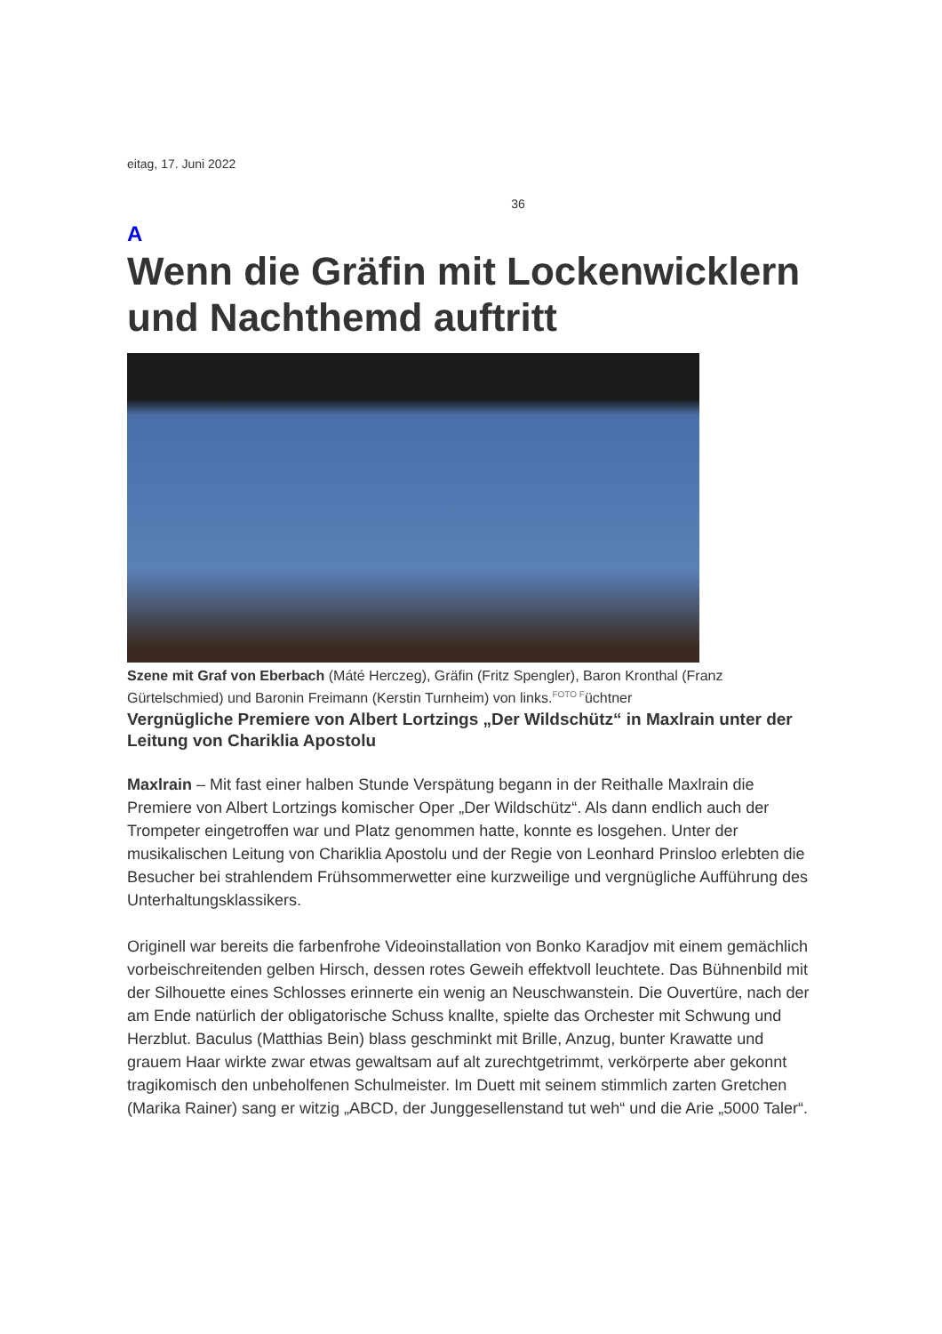eitag, 17. Juni 2022
36
A
Wenn die Gräfin mit Lockenwicklern und Nachthemd auftritt
Szene mit Graf von Eberbach (Máté Herczeg), Gräfin (Fritz Spengler), Baron Kronthal (Franz Gürtelschmied) und Baronin Freimann (Kerstin Turnheim) von links.FOTO Füchtner
Vergnügliche Premiere von Albert Lortzings „Der Wildschütz“ in Maxlrain unter der Leitung von Chariklia Apostolu
Maxlrain – Mit fast einer halben Stunde Verspätung begann in der Reithalle Maxlrain die Premiere von Albert Lortzings komischer Oper „Der Wildschütz“. Als dann endlich auch der Trompeter eingetroffen war und Platz genommen hatte, konnte es losgehen. Unter der musikalischen Leitung von Chariklia Apostolu und der Regie von Leonhard Prinsloo erlebten die Besucher bei strahlendem Frühsommerwetter eine kurzweilige und vergnügliche Aufführung des Unterhaltungsklassikers.
Originell war bereits die farbenfrohe Videoinstallation von Bonko Karadjov mit einem gemächlich vorbeischreitenden gelben Hirsch, dessen rotes Geweih effektvoll leuchtete. Das Bühnenbild mit der Silhouette eines Schlosses erinnerte ein wenig an Neuschwanstein. Die Ouvertüre, nach der am Ende natürlich der obligatorische Schuss knallte, spielte das Orchester mit Schwung und Herzblut. Baculus (Matthias Bein) blass geschminkt mit Brille, Anzug, bunter Krawatte und grauem Haar wirkte zwar etwas gewaltsam auf alt zurechtgetrimmt, verkörperte aber gekonnt tragikomisch den unbeholfenen Schulmeister. Im Duett mit seinem stimmlich zarten Gretchen (Marika Rainer) sang er witzig „ABCD, der Junggesellenstand tut weh“ und die Arie „5000 Taler“.